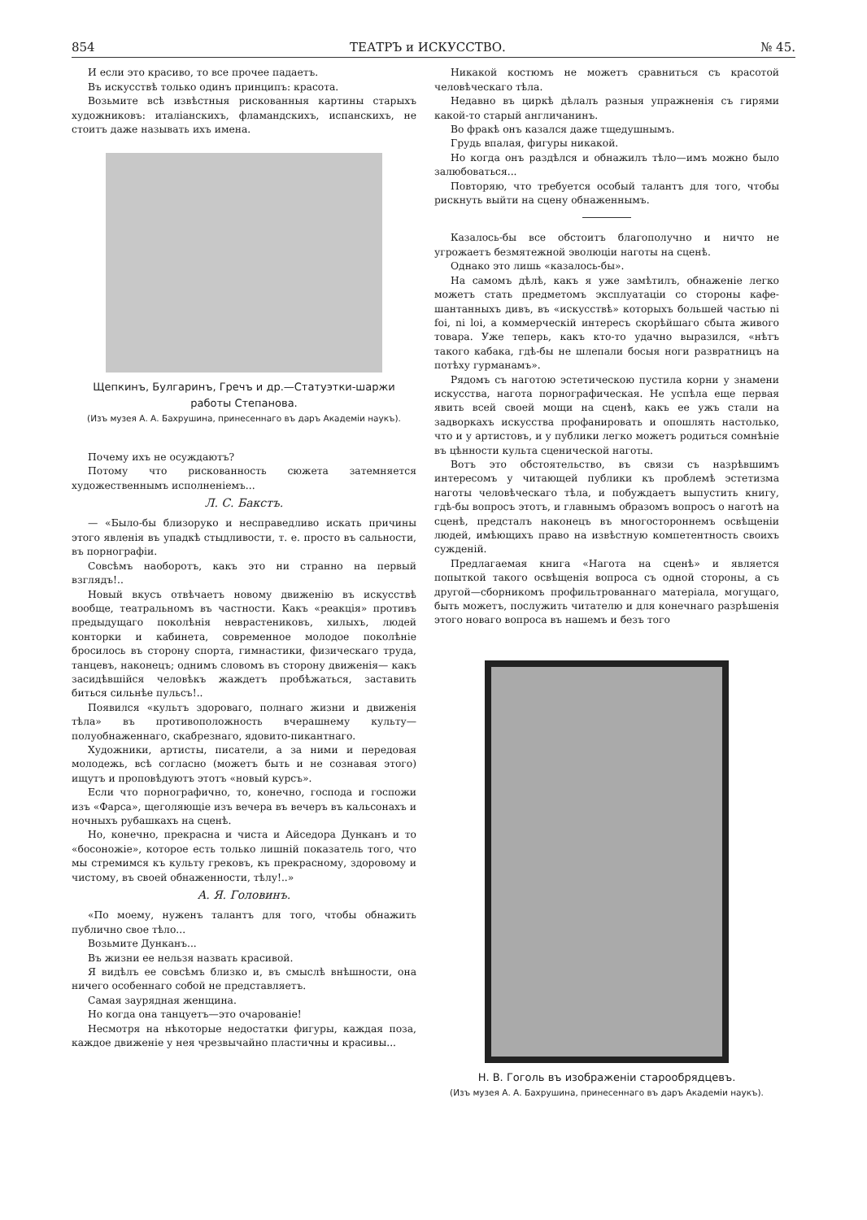854 ТЕАТРЪ и ИСКУССТВО. № 45.
И если это красиво, то все прочее падаетъ.
Въ искусствѣ только одинъ принципъ: красота.
Возьмите всѣ извѣстныя рискованныя картины старыхъ художниковъ: италіанскихъ, фламандскихъ, испанскихъ, не стоитъ даже называть ихъ имена.
Щепкинъ, Булгаринъ, Гречъ и др.—Статуэтки-шаржи работы Степанова.
(Изъ музея А. А. Бахрушина, принесеннаго въ даръ Академіи наукъ).
Почему ихъ не осуждаютъ?
Потому что рискованность сюжета затемняется художественнымъ исполненіемъ...
Л. С. Бакстъ.
— «Было-бы близоруко и несправедливо искать причины этого явленія въ упадкѣ стыдливости, т. е. просто въ сальности, въ порнографіи.
Совсѣмъ наоборотъ, какъ это ни странно на первый взглядъ!..
Новый вкусъ отвѣчаетъ новому движенію въ искусствѣ вообще, театральномъ въ частности. Какъ «реакція» противъ предыдущаго поколѣнія неврастениковъ, хилыхъ, людей конторки и кабинета, современное молодое поколѣніе бросилось въ сторону спорта, гимнастики, физическаго труда, танцевъ, наконецъ; однимъ словомъ въ сторону движенія— какъ засидѣвшійся человѣкъ жаждетъ пробѣжаться, заставить биться сильнѣе пульсъ!..
Появился «культъ здороваго, полнаго жизни и движенія тѣла» въ противоположность вчерашнему культу—полуобнаженнаго, скабрезнаго, ядовито-пикантнаго.
Художники, артисты, писатели, а за ними и передовая молодежь, всѣ согласно (можетъ быть и не сознавая этого) ищутъ и проповѣдуютъ этотъ «новый курсъ».
Если что порнографично, то, конечно, господа и госпожи изъ «Фарса», щеголяющіе изъ вечера въ вечеръ въ кальсонахъ и ночныхъ рубашкахъ на сценѣ.
Но, конечно, прекрасна и чиста и Айседора Дунканъ и то «босоножіе», которое есть только лишній показатель того, что мы стремимся къ культу грековъ, къ прекрасному, здоровому и чистому, въ своей обнаженности, тѣлу!..»
А. Я. Головинъ.
«По моему, нуженъ талантъ для того, чтобы обнажить публично свое тѣло...
Возьмите Дунканъ...
Въ жизни ее нельзя назвать красивой.
Я видѣлъ ее совсѣмъ близко и, въ смыслѣ внѣшности, она ничего особеннаго собой не представляетъ.
Самая заурядная женщина.
Но когда она танцуетъ—это очарованіе!
Несмотря на нѣкоторые недостатки фигуры, каждая поза, каждое движеніе у нея чрезвычайно пластичны и красивы...
Никакой костюмъ не можетъ сравниться съ красотой человѣческаго тѣла.
Недавно въ циркѣ дѣлалъ разныя упражненія съ гирями какой-то старый англичанинъ.
Во фракѣ онъ казался даже тщедушнымъ.
Грудь впалая, фигуры никакой.
Но когда онъ раздѣлся и обнажилъ тѣло—имъ можно было залюбоваться...
Повторяю, что требуется особый талантъ для того, чтобы рискнуть выйти на сцену обнаженнымъ.
Казалось-бы все обстоитъ благополучно и ничто не угрожаетъ безмятежной эволюціи наготы на сценѣ.
Однако это лишь «казалось-бы».
На самомъ дѣлѣ, какъ я уже замѣтилъ, обнаженіе легко можетъ стать предметомъ эксплуатаціи со стороны кафе-шантанныхъ дивъ, въ «искусствѣ» которыхъ большей частью ni foi, ni loi, а коммерческій интересъ скорѣйшаго сбыта живого товара. Уже теперь, какъ кто-то удачно выразился, «нѣтъ такого кабака, гдѣ-бы не шлепали босыя ноги развратницъ на потѣху гурманамъ».
Рядомъ съ наготою эстетическою пустила корни у знамени искусства, нагота порнографическая. Не успѣла еще первая явить всей своей мощи на сценѣ, какъ ее ужъ стали на задворкахъ искусства профанировать и опошлять настолько, что и у артистовъ, и у публики легко можетъ родиться сомнѣніе въ цѣнности культа сценической наготы.
Вотъ это обстоятельство, въ связи съ назрѣвшимъ интересомъ у читающей публики къ проблемѣ эстетизма наготы человѣческаго тѣла, и побуждаетъ выпустить книгу, гдѣ-бы вопросъ этотъ, и главнымъ образомъ вопросъ о наготѣ на сценѣ, предсталъ наконецъ въ многостороннемъ освѣщеніи людей, имѣющихъ право на извѣстную компетентность своихъ сужденій.
Предлагаемая книга «Нагота на сценѣ» и является попыткой такого освѣщенія вопроса съ одной стороны, а съ другой—сборникомъ профильтрованнаго матеріала, могущаго, быть можетъ, послужить читателю и для конечнаго разрѣшенія этого новаго вопроса въ нашемъ и безъ того
Н. В. Гоголь въ изображеніи старообрядцевъ.
(Изъ музея А. А. Бахрушина, принесеннаго въ даръ Академіи наукъ).